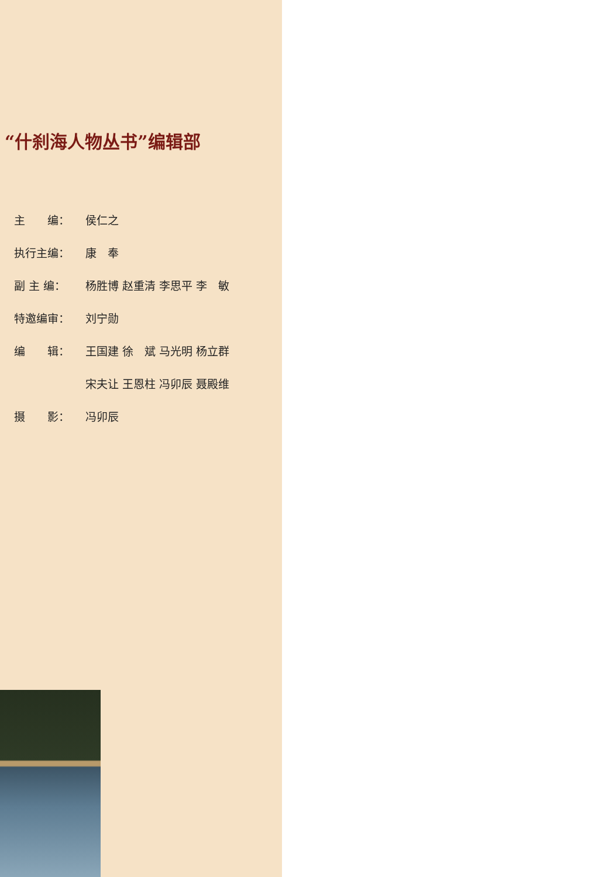“什刹海人物丛书”编辑部
主　　编： 侯仁之
执行主编： 康　奉
副 主 编： 杨胜博 赵重清 李思平 李　敏
特邀编审： 刘宁勋
编　　辑： 王国建 徐　斌 马光明 杨立群
宋夫让 王恩柱 冯卯辰 聂殿维
摄　　影： 冯卯辰